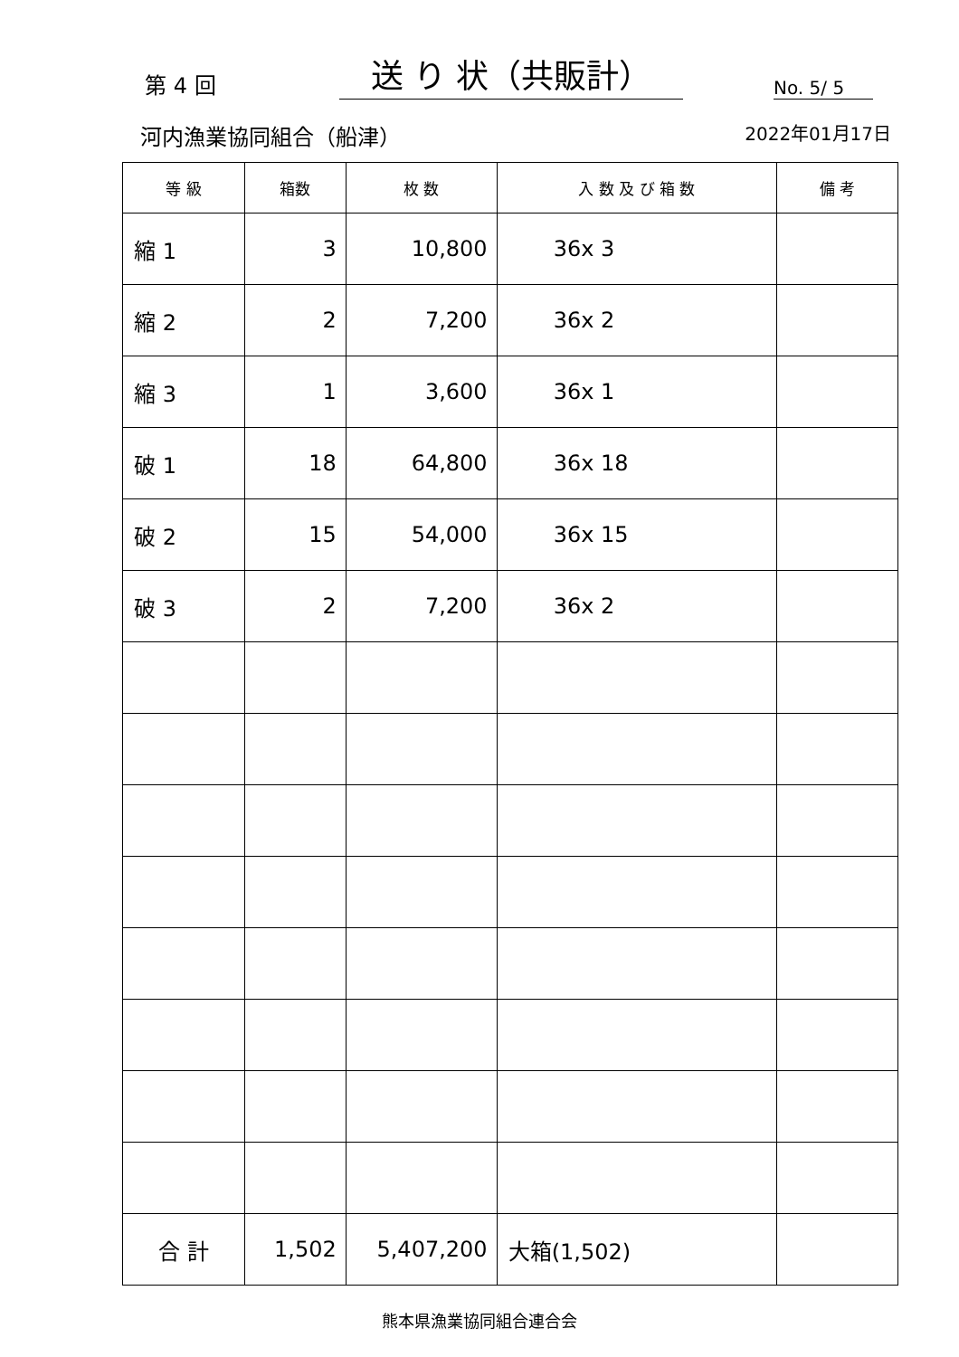第 4 回
送 り 状（共販計）
No. 5/ 5
河内漁業協同組合（船津）
2022年01月17日
| 等 級 | 箱数 | 枚 数 | 入 数 及 び 箱 数 | 備 考 |
| --- | --- | --- | --- | --- |
| 縮 1 | 3 | 10,800 | 36x 3 | |
| 縮 2 | 2 | 7,200 | 36x 2 | |
| 縮 3 | 1 | 3,600 | 36x 1 | |
| 破 1 | 18 | 64,800 | 36x 18 | |
| 破 2 | 15 | 54,000 | 36x 15 | |
| 破 3 | 2 | 7,200 | 36x 2 | |
| 合 計 | 1,502 | 5,407,200 | 大箱(1,502) | |
熊本県漁業協同組合連合会